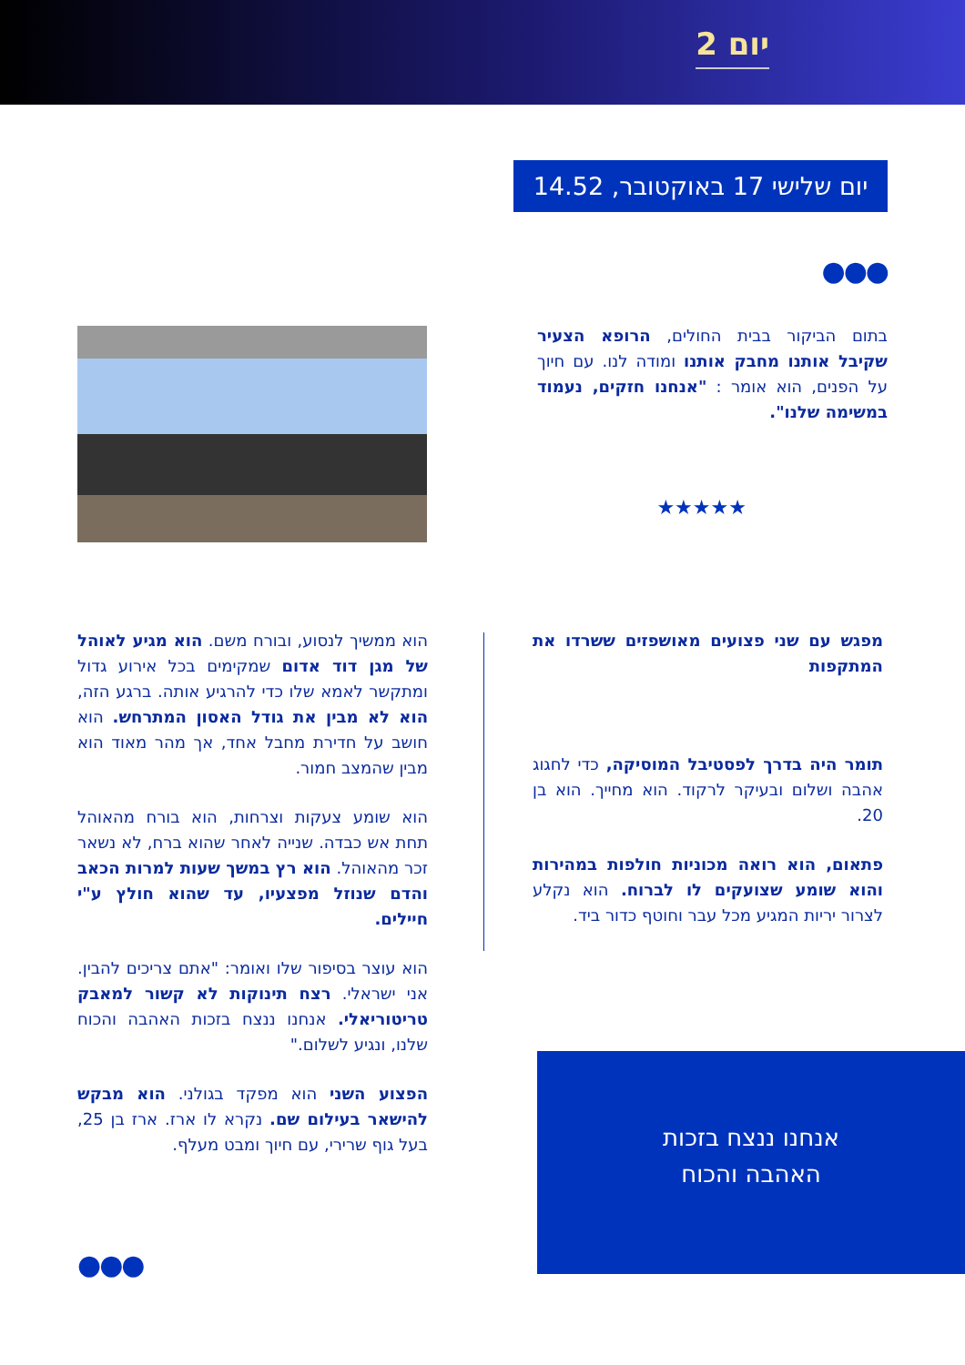יום 2
יום שלישי 17 באוקטובר, 14.52
●●●
בתום הביקור בבית החולים, הרופא הצעיר שקיבל אותנו מחבק אותנו ומודה לנו. עם חיוך על הפנים, הוא אומר : "אנחנו חזקים, נעמוד במשימה שלנו".
★★★★★
מפגש עם שני פצועים מאושפזים ששרדו את המתקפות
תומר היה בדרך לפסטיבל המוסיקה, כדי לחגוג אהבה ושלום ובעיקר לרקוד. הוא מחייך. הוא בן 20.
פתאום, הוא רואה מכוניות חולפות במהירות והוא שומע שצועקים לו לברוח. הוא נקלע לצרור יריות המגיע מכל עבר וחוטף כדור ביד.
הוא ממשיך לנסוע, ובורח משם. הוא מגיע לאוהל של מגן דוד אדום שמקימים בכל אירוע גדול ומתקשר לאמא שלו כדי להרגיע אותה. ברגע הזה, הוא לא מבין את גודל האסון המתרחש. הוא חושב על חדירת מחבל אחד, אך מהר מאוד הוא מבין שהמצב חמור.
הוא שומע צעקות וצרחות, הוא בורח מהאוהל תחת אש כבדה. שנייה לאחר שהוא ברח, לא נשאר זכר מהאוהל. הוא רץ במשך שעות למרות הכאב והדם שנוזל מפצעיו, עד שהוא חולץ ע"י חיילים.
הוא עוצר בסיפור שלו ואומר: "אתם צריכים להבין. אני ישראלי. רצח תינוקות לא קשור למאבק טריטוריאלי. אנחנו ננצח בזכות האהבה והכוח שלנו, ונגיע לשלום."
הפצוע השני הוא מפקד בגולני. הוא מבקש להישאר בעילום שם. נקרא לו ארז. ארז בן 25, בעל גוף שרירי, עם חיוך ומבט מעלף.
אנחנו ננצח בזכות
האהבה והכוח
●●●